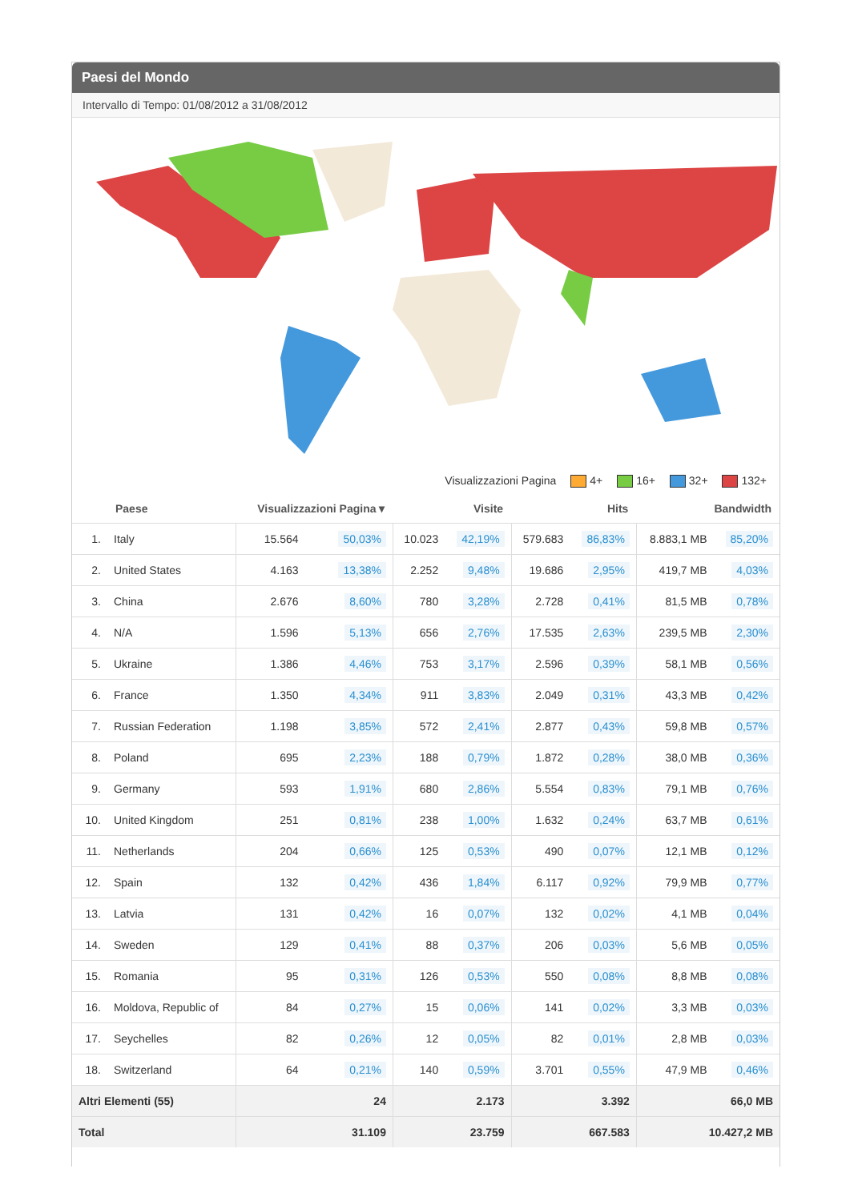Paesi del Mondo
Intervallo di Tempo: 01/08/2012 a 31/08/2012
Visualizzazioni Pagina 4+ 16+ 32+ 132+
| | Paese | Visualizzazioni Pagina ▾ | | Visite | | Hits | | Bandwidth | |
| --- | --- | --- | --- | --- | --- | --- | --- | --- | --- |
| 1. | Italy | 15.564 | 50,03% | 10.023 | 42,19% | 579.683 | 86,83% | 8.883,1 MB | 85,20% |
| 2. | United States | 4.163 | 13,38% | 2.252 | 9,48% | 19.686 | 2,95% | 419,7 MB | 4,03% |
| 3. | China | 2.676 | 8,60% | 780 | 3,28% | 2.728 | 0,41% | 81,5 MB | 0,78% |
| 4. | N/A | 1.596 | 5,13% | 656 | 2,76% | 17.535 | 2,63% | 239,5 MB | 2,30% |
| 5. | Ukraine | 1.386 | 4,46% | 753 | 3,17% | 2.596 | 0,39% | 58,1 MB | 0,56% |
| 6. | France | 1.350 | 4,34% | 911 | 3,83% | 2.049 | 0,31% | 43,3 MB | 0,42% |
| 7. | Russian Federation | 1.198 | 3,85% | 572 | 2,41% | 2.877 | 0,43% | 59,8 MB | 0,57% |
| 8. | Poland | 695 | 2,23% | 188 | 0,79% | 1.872 | 0,28% | 38,0 MB | 0,36% |
| 9. | Germany | 593 | 1,91% | 680 | 2,86% | 5.554 | 0,83% | 79,1 MB | 0,76% |
| 10. | United Kingdom | 251 | 0,81% | 238 | 1,00% | 1.632 | 0,24% | 63,7 MB | 0,61% |
| 11. | Netherlands | 204 | 0,66% | 125 | 0,53% | 490 | 0,07% | 12,1 MB | 0,12% |
| 12. | Spain | 132 | 0,42% | 436 | 1,84% | 6.117 | 0,92% | 79,9 MB | 0,77% |
| 13. | Latvia | 131 | 0,42% | 16 | 0,07% | 132 | 0,02% | 4,1 MB | 0,04% |
| 14. | Sweden | 129 | 0,41% | 88 | 0,37% | 206 | 0,03% | 5,6 MB | 0,05% |
| 15. | Romania | 95 | 0,31% | 126 | 0,53% | 550 | 0,08% | 8,8 MB | 0,08% |
| 16. | Moldova, Republic of | 84 | 0,27% | 15 | 0,06% | 141 | 0,02% | 3,3 MB | 0,03% |
| 17. | Seychelles | 82 | 0,26% | 12 | 0,05% | 82 | 0,01% | 2,8 MB | 0,03% |
| 18. | Switzerland | 64 | 0,21% | 140 | 0,59% | 3.701 | 0,55% | 47,9 MB | 0,46% |
| Altri Elementi (55) | | 24 | | 2.173 | | 3.392 | | 66,0 MB | |
| Total | | 31.109 | | 23.759 | | 667.583 | | 10.427,2 MB | |